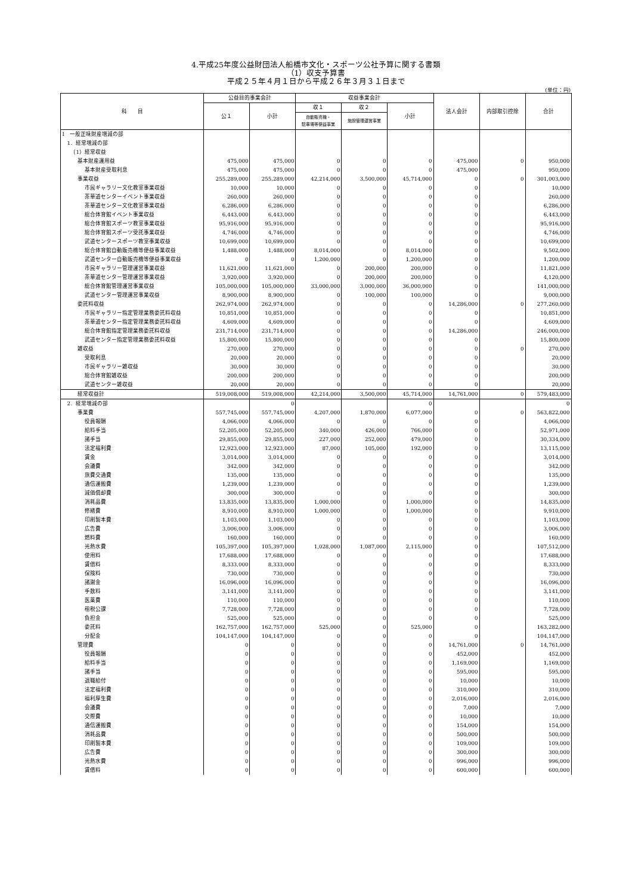4.平成25年度公益財団法人船橋市文化・スポーツ公社予算に関する書類
（1）収支予算書
平成２５年４月１日から平成２６年３月３１日まで
(単位：円)
| 科 目 | 公益目的事業会計 | | 収益事業会計 | | | 法人会計 | 内部取引控除 | 合計 |
| --- | --- | --- | --- | --- | --- | --- | --- | --- |
| | 公１ | 小計 | 収１ | 収２ | 小計 | | | |
| | | | 自動販売機・ 駐車場等便益事業 | 施設管理運営事業 | | | | |
| Ⅰ 一般正味財産増減の部 | | | | | | | | |
| 1．経常増減の部 | | | | | | | | |
| （1）経常収益 | | | | | | | | |
| 基本財産運用益 | 475,000 | 475,000 | 0 | 0 | 0 | 475,000 | 0 | 950,000 |
| 基本財産受取利息 | 475,000 | 475,000 | 0 | 0 | 0 | 475,000 | | 950,000 |
| 事業収益 | 255,289,000 | 255,289,000 | 42,214,000 | 3,500,000 | 45,714,000 | 0 | 0 | 301,003,000 |
| 市民ギャラリー文化教室事業収益 | 10,000 | 10,000 | 0 | 0 | 0 | 0 | | 10,000 |
| 茶華道センターイベント事業収益 | 260,000 | 260,000 | 0 | 0 | 0 | 0 | | 260,000 |
| 茶華道センター文化教室事業収益 | 6,286,000 | 6,286,000 | 0 | 0 | 0 | 0 | | 6,286,000 |
| 総合体育館イベント事業収益 | 6,443,000 | 6,443,000 | 0 | 0 | 0 | 0 | | 6,443,000 |
| 総合体育館スポーツ教室事業収益 | 95,916,000 | 95,916,000 | 0 | 0 | 0 | 0 | | 95,916,000 |
| 総合体育館スポーツ受託事業収益 | 4,746,000 | 4,746,000 | 0 | 0 | 0 | 0 | | 4,746,000 |
| 武道センタースポーツ教室事業収益 | 10,699,000 | 10,699,000 | 0 | 0 | 0 | 0 | | 10,699,000 |
| 総合体育館自動販売機等便益事業収益 | 1,488,000 | 1,488,000 | 8,014,000 | 0 | 8,014,000 | 0 | | 9,502,000 |
| 武道センター自動販売機等便益事業収益 | 0 | 0 | 1,200,000 | 0 | 1,200,000 | 0 | | 1,200,000 |
| 市民ギャラリー管理運営事業収益 | 11,621,000 | 11,621,000 | 0 | 200,000 | 200,000 | 0 | | 11,821,000 |
| 茶華道センター管理運営事業収益 | 3,920,000 | 3,920,000 | 0 | 200,000 | 200,000 | 0 | | 4,120,000 |
| 総合体育館管理運営事業収益 | 105,000,000 | 105,000,000 | 33,000,000 | 3,000,000 | 36,000,000 | 0 | | 141,000,000 |
| 武道センター管理運営事業収益 | 8,900,000 | 8,900,000 | 0 | 100,000 | 100,000 | 0 | | 9,000,000 |
| 委託料収益 | 262,974,000 | 262,974,000 | 0 | 0 | 0 | 14,286,000 | 0 | 277,260,000 |
| 市民ギャラリー指定管理業務委託料収益 | 10,851,000 | 10,851,000 | 0 | 0 | 0 | 0 | | 10,851,000 |
| 茶華道センター指定管理業務委託料収益 | 4,609,000 | 4,609,000 | 0 | 0 | 0 | 0 | | 4,609,000 |
| 総合体育館指定管理業務委託料収益 | 231,714,000 | 231,714,000 | 0 | 0 | 0 | 14,286,000 | | 246,000,000 |
| 武道センター指定管理業務委託料収益 | 15,800,000 | 15,800,000 | 0 | 0 | 0 | 0 | | 15,800,000 |
| 雑収益 | 270,000 | 270,000 | 0 | 0 | 0 | 0 | 0 | 270,000 |
| 受取利息 | 20,000 | 20,000 | 0 | 0 | 0 | 0 | | 20,000 |
| 市民ギャラリー雑収益 | 30,000 | 30,000 | 0 | 0 | 0 | 0 | | 30,000 |
| 総合体育館雑収益 | 200,000 | 200,000 | 0 | 0 | 0 | 0 | | 200,000 |
| 武道センター雑収益 | 20,000 | 20,000 | 0 | 0 | 0 | 0 | | 20,000 |
| 経常収益計 | 519,008,000 | 519,008,000 | 42,214,000 | 3,500,000 | 45,714,000 | 14,761,000 | 0 | 579,483,000 |
| 2．経常増減の部 | | 0 | | | 0 | | | 0 |
| 事業費 | 557,745,000 | 557,745,000 | 4,207,000 | 1,870,000 | 6,077,000 | 0 | 0 | 563,822,000 |
| 役員報酬 | 4,066,000 | 4,066,000 | 0 | 0 | 0 | 0 | | 4,066,000 |
| 給料手当 | 52,205,000 | 52,205,000 | 340,000 | 426,000 | 766,000 | 0 | | 52,971,000 |
| 諸手当 | 29,855,000 | 29,855,000 | 227,000 | 252,000 | 479,000 | 0 | | 30,334,000 |
| 法定福利費 | 12,923,000 | 12,923,000 | 87,000 | 105,000 | 192,000 | 0 | | 13,115,000 |
| 賃金 | 3,014,000 | 3,014,000 | 0 | 0 | 0 | 0 | | 3,014,000 |
| 会議費 | 342,000 | 342,000 | 0 | 0 | 0 | 0 | | 342,000 |
| 旅費交通費 | 135,000 | 135,000 | 0 | 0 | 0 | 0 | | 135,000 |
| 通信運搬費 | 1,239,000 | 1,239,000 | 0 | 0 | 0 | 0 | | 1,239,000 |
| 減価償却費 | 300,000 | 300,000 | 0 | 0 | 0 | 0 | | 300,000 |
| 消耗品費 | 13,835,000 | 13,835,000 | 1,000,000 | 0 | 1,000,000 | 0 | | 14,835,000 |
| 修繕費 | 8,910,000 | 8,910,000 | 1,000,000 | 0 | 1,000,000 | 0 | | 9,910,000 |
| 印刷製本費 | 1,103,000 | 1,103,000 | 0 | 0 | 0 | 0 | | 1,103,000 |
| 広告費 | 3,006,000 | 3,006,000 | 0 | 0 | 0 | 0 | | 3,006,000 |
| 燃料費 | 160,000 | 160,000 | 0 | 0 | 0 | 0 | | 160,000 |
| 光熱水費 | 105,397,000 | 105,397,000 | 1,028,000 | 1,087,000 | 2,115,000 | 0 | | 107,512,000 |
| 使用料 | 17,688,000 | 17,688,000 | 0 | 0 | 0 | 0 | | 17,688,000 |
| 賃借料 | 8,333,000 | 8,333,000 | 0 | 0 | 0 | 0 | | 8,333,000 |
| 保険料 | 730,000 | 730,000 | 0 | 0 | 0 | 0 | | 730,000 |
| 諸謝金 | 16,096,000 | 16,096,000 | 0 | 0 | 0 | 0 | | 16,096,000 |
| 手数料 | 3,141,000 | 3,141,000 | 0 | 0 | 0 | 0 | | 3,141,000 |
| 医薬費 | 110,000 | 110,000 | 0 | 0 | 0 | 0 | | 110,000 |
| 租税公課 | 7,728,000 | 7,728,000 | 0 | 0 | 0 | 0 | | 7,728,000 |
| 負担金 | 525,000 | 525,000 | 0 | 0 | 0 | 0 | | 525,000 |
| 委託料 | 162,757,000 | 162,757,000 | 525,000 | 0 | 525,000 | 0 | | 163,282,000 |
| 分配金 | 104,147,000 | 104,147,000 | 0 | 0 | 0 | 0 | | 104,147,000 |
| 管理費 | 0 | 0 | 0 | 0 | 0 | 14,761,000 | 0 | 14,761,000 |
| 役員報酬 | 0 | 0 | 0 | 0 | 0 | 452,000 | | 452,000 |
| 給料手当 | 0 | 0 | 0 | 0 | 0 | 1,169,000 | | 1,169,000 |
| 諸手当 | 0 | 0 | 0 | 0 | 0 | 595,000 | | 595,000 |
| 退職給付 | 0 | 0 | 0 | 0 | 0 | 10,000 | | 10,000 |
| 法定福利費 | 0 | 0 | 0 | 0 | 0 | 310,000 | | 310,000 |
| 福利厚生費 | 0 | 0 | 0 | 0 | 0 | 2,016,000 | | 2,016,000 |
| 会議費 | 0 | 0 | 0 | 0 | 0 | 7,000 | | 7,000 |
| 交際費 | 0 | 0 | 0 | 0 | 0 | 10,000 | | 10,000 |
| 通信運搬費 | 0 | 0 | 0 | 0 | 0 | 154,000 | | 154,000 |
| 消耗品費 | 0 | 0 | 0 | 0 | 0 | 500,000 | | 500,000 |
| 印刷製本費 | 0 | 0 | 0 | 0 | 0 | 109,000 | | 109,000 |
| 広告費 | 0 | 0 | 0 | 0 | 0 | 300,000 | | 300,000 |
| 光熱水費 | 0 | 0 | 0 | 0 | 0 | 996,000 | | 996,000 |
| 賃借料 | 0 | 0 | 0 | 0 | 0 | 600,000 | | 600,000 |